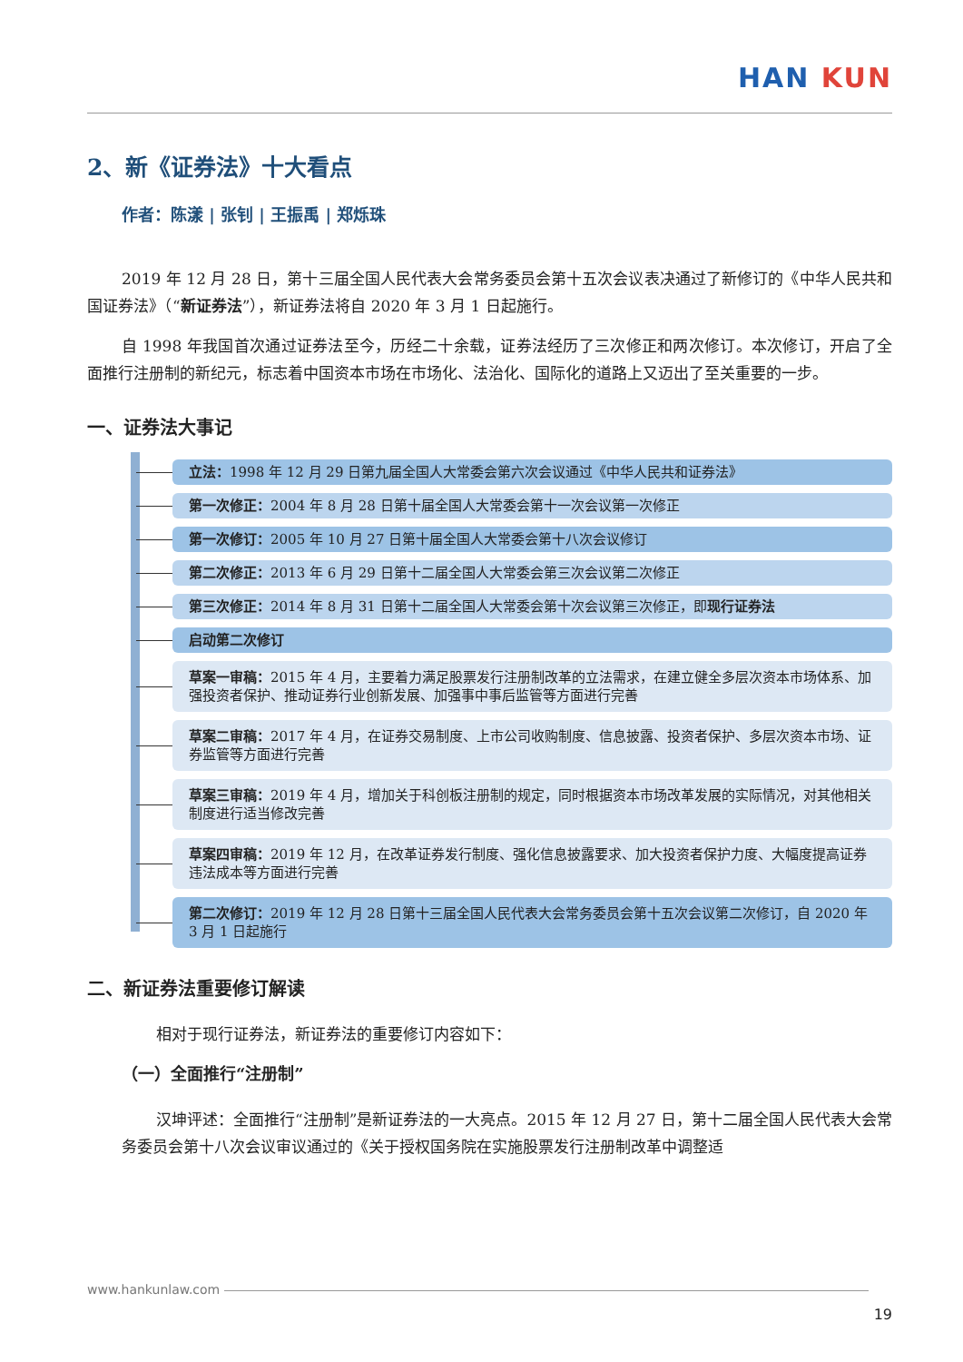HAN KUN
2、新《证券法》十大看点
作者：陈漾 | 张钊 | 王振禹 | 郑烁珠
2019 年 12 月 28 日，第十三届全国人民代表大会常务委员会第十五次会议表决通过了新修订的《中华人民共和国证券法》（“新证券法”），新证券法将自 2020 年 3 月 1 日起施行。
自 1998 年我国首次通过证券法至今，历经二十余载，证券法经历了三次修正和两次修订。本次修订，开启了全面推行注册制的新纪元，标志着中国资本市场在市场化、法治化、国际化的道路上又迈出了至关重要的一步。
一、证券法大事记
立法：1998 年 12 月 29 日第九届全国人大常委会第六次会议通过《中华人民共和证券法》
第一次修正：2004 年 8 月 28 日第十届全国人大常委会第十一次会议第一次修正
第一次修订：2005 年 10 月 27 日第十届全国人大常委会第十八次会议修订
第二次修正：2013 年 6 月 29 日第十二届全国人大常委会第三次会议第二次修正
第三次修正：2014 年 8 月 31 日第十二届全国人大常委会第十次会议第三次修正，即现行证券法
启动第二次修订
草案一审稿：2015 年 4 月，主要着力满足股票发行注册制改革的立法需求，在建立健全多层次资本市场体系、加强投资者保护、推动证券行业创新发展、加强事中事后监管等方面进行完善
草案二审稿：2017 年 4 月，在证券交易制度、上市公司收购制度、信息披露、投资者保护、多层次资本市场、证券监管等方面进行完善
草案三审稿：2019 年 4 月，增加关于科创板注册制的规定，同时根据资本市场改革发展的实际情况，对其他相关制度进行适当修改完善
草案四审稿：2019 年 12 月，在改革证券发行制度、强化信息披露要求、加大投资者保护力度、大幅度提高证券违法成本等方面进行完善
第二次修订：2019 年 12 月 28 日第十三届全国人民代表大会常务委员会第十五次会议第二次修订，自 2020 年 3 月 1 日起施行
二、新证券法重要修订解读
相对于现行证券法，新证券法的重要修订内容如下：
（一）全面推行“注册制”
汉坤评述：全面推行“注册制”是新证券法的一大亮点。2015 年 12 月 27 日，第十二届全国人民代表大会常务委员会第十八次会议审议通过的《关于授权国务院在实施股票发行注册制改革中调整适
www.hankunlaw.com
19